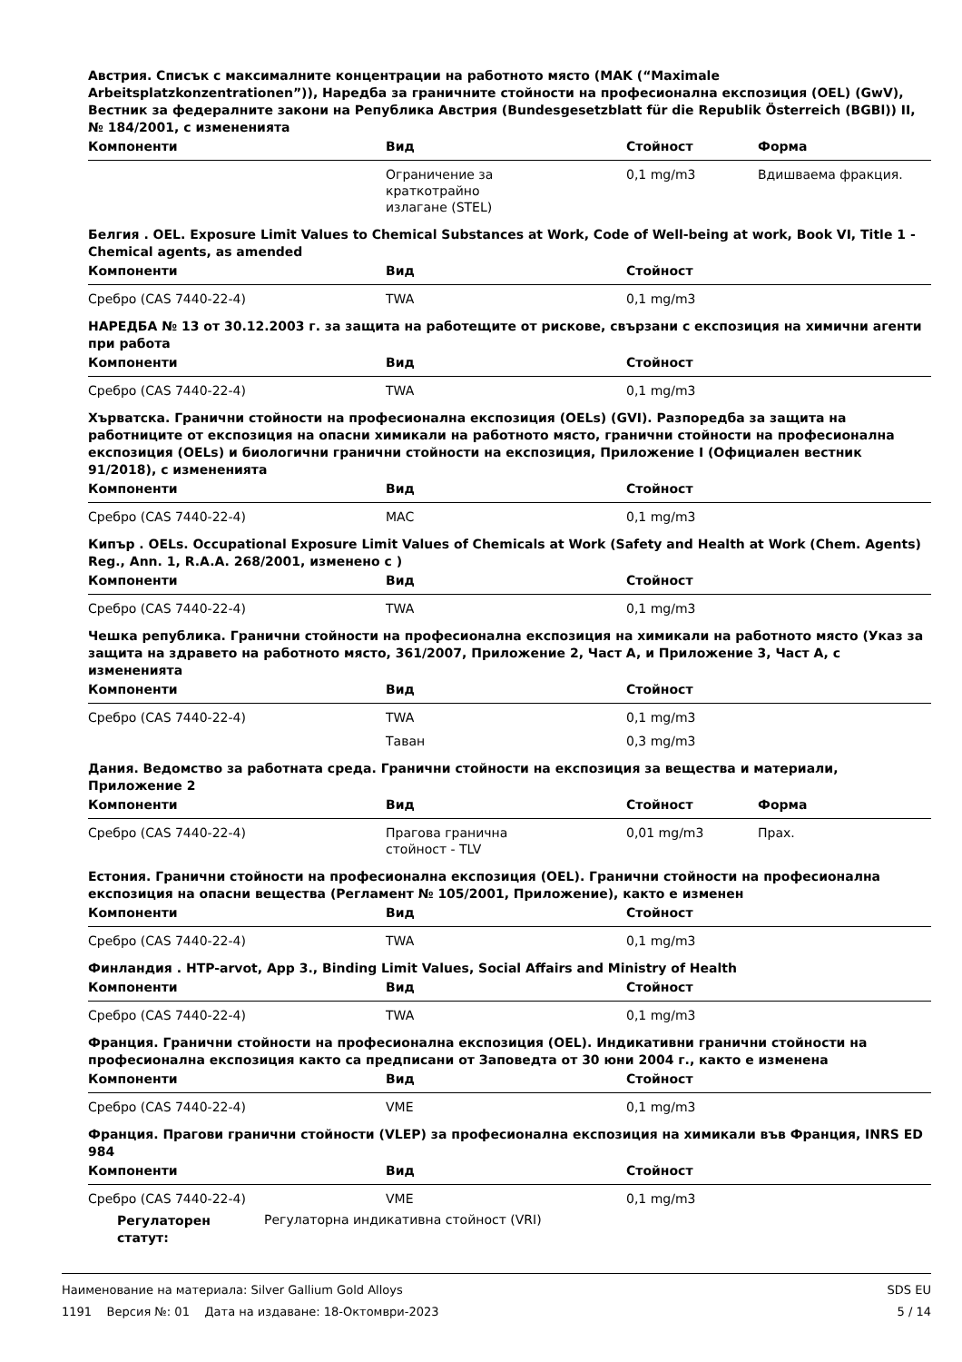Австрия. Списък с максималните концентрации на работното място (MAK (“Maximale Arbeitsplatzkonzentrationen”)), Наредба за граничните стойности на професионална експозиция (OEL) (GwV), Вестник за федералните закони на Република Австрия (Bundesgesetzblatt für die Republik Österreich (BGBl)) II, № 184/2001, с измененията
| Компоненти | Вид | Стойност | Форма |
| --- | --- | --- | --- |
| | Ограничение за краткотрайно излагане (STEL) | 0,1 mg/m3 | Вдишваема фракция. |
Белгия . OEL. Exposure Limit Values to Chemical Substances at Work, Code of Well-being at work, Book VI, Title 1 - Chemical agents, as amended
| Компоненти | Вид | Стойност |
| --- | --- | --- |
| Сребро (CAS 7440-22-4) | TWA | 0,1 mg/m3 |
НАРЕДБА № 13 от 30.12.2003 г. за защита на работещите от рискове, свързани с експозиция на химични агенти при работа
| Компоненти | Вид | Стойност |
| --- | --- | --- |
| Сребро (CAS 7440-22-4) | TWA | 0,1 mg/m3 |
Хърватска. Гранични стойности на професионална експозиция (OELs) (GVI). Разпоредба за защита на работниците от експозиция на опасни химикали на работното място, гранични стойности на професионална експозиция (OELs) и биологични гранични стойности на експозиция, Приложение I (Официален вестник 91/2018), с измененията
| Компоненти | Вид | Стойност |
| --- | --- | --- |
| Сребро (CAS 7440-22-4) | MAC | 0,1 mg/m3 |
Кипър . OELs. Occupational Exposure Limit Values of Chemicals at Work (Safety and Health at Work (Chem. Agents) Reg., Ann. 1, R.A.A. 268/2001, изменено с )
| Компоненти | Вид | Стойност |
| --- | --- | --- |
| Сребро (CAS 7440-22-4) | TWA | 0,1 mg/m3 |
Чешка република. Гранични стойности на професионална експозиция на химикали на работното място (Указ за защита на здравето на работното място, 361/2007, Приложение 2, Част A, и Приложение 3, Част A, с измененията
| Компоненти | Вид | Стойност |
| --- | --- | --- |
| Сребро (CAS 7440-22-4) | TWA | 0,1 mg/m3 |
| | Таван | 0,3 mg/m3 |
Дания. Ведомство за работната среда. Гранични стойности на експозиция за вещества и материали, Приложение 2
| Компоненти | Вид | Стойност | Форма |
| --- | --- | --- | --- |
| Сребро (CAS 7440-22-4) | Прагова гранична стойност - TLV | 0,01 mg/m3 | Прах. |
Естония. Гранични стойности на професионална експозиция (OEL). Гранични стойности на професионална експозиция на опасни вещества (Регламент № 105/2001, Приложение), както е изменен
| Компоненти | Вид | Стойност |
| --- | --- | --- |
| Сребро (CAS 7440-22-4) | TWA | 0,1 mg/m3 |
Финландия . HTP-arvot, App 3., Binding Limit Values, Social Affairs and Ministry of Health
| Компоненти | Вид | Стойност |
| --- | --- | --- |
| Сребро (CAS 7440-22-4) | TWA | 0,1 mg/m3 |
Франция. Гранични стойности на професионална експозиция (OEL). Индикативни гранични стойности на професионална експозиция както са предписани от Заповедта от 30 юни 2004 г., както е изменена
| Компоненти | Вид | Стойност |
| --- | --- | --- |
| Сребро (CAS 7440-22-4) | VME | 0,1 mg/m3 |
Франция. Прагови гранични стойности (VLEP) за професионална експозиция на химикали във Франция, INRS ED 984
| Компоненти | Вид | Стойност |
| --- | --- | --- |
| Сребро (CAS 7440-22-4) | VME | 0,1 mg/m3 |
Регулаторен статут: Регулаторна индикативна стойност (VRI)
Наименование на материала: Silver Gallium Gold Alloys
1191 Версия №: 01 Дата на издаване: 18-Октомври-2023
SDS EU
5 / 14